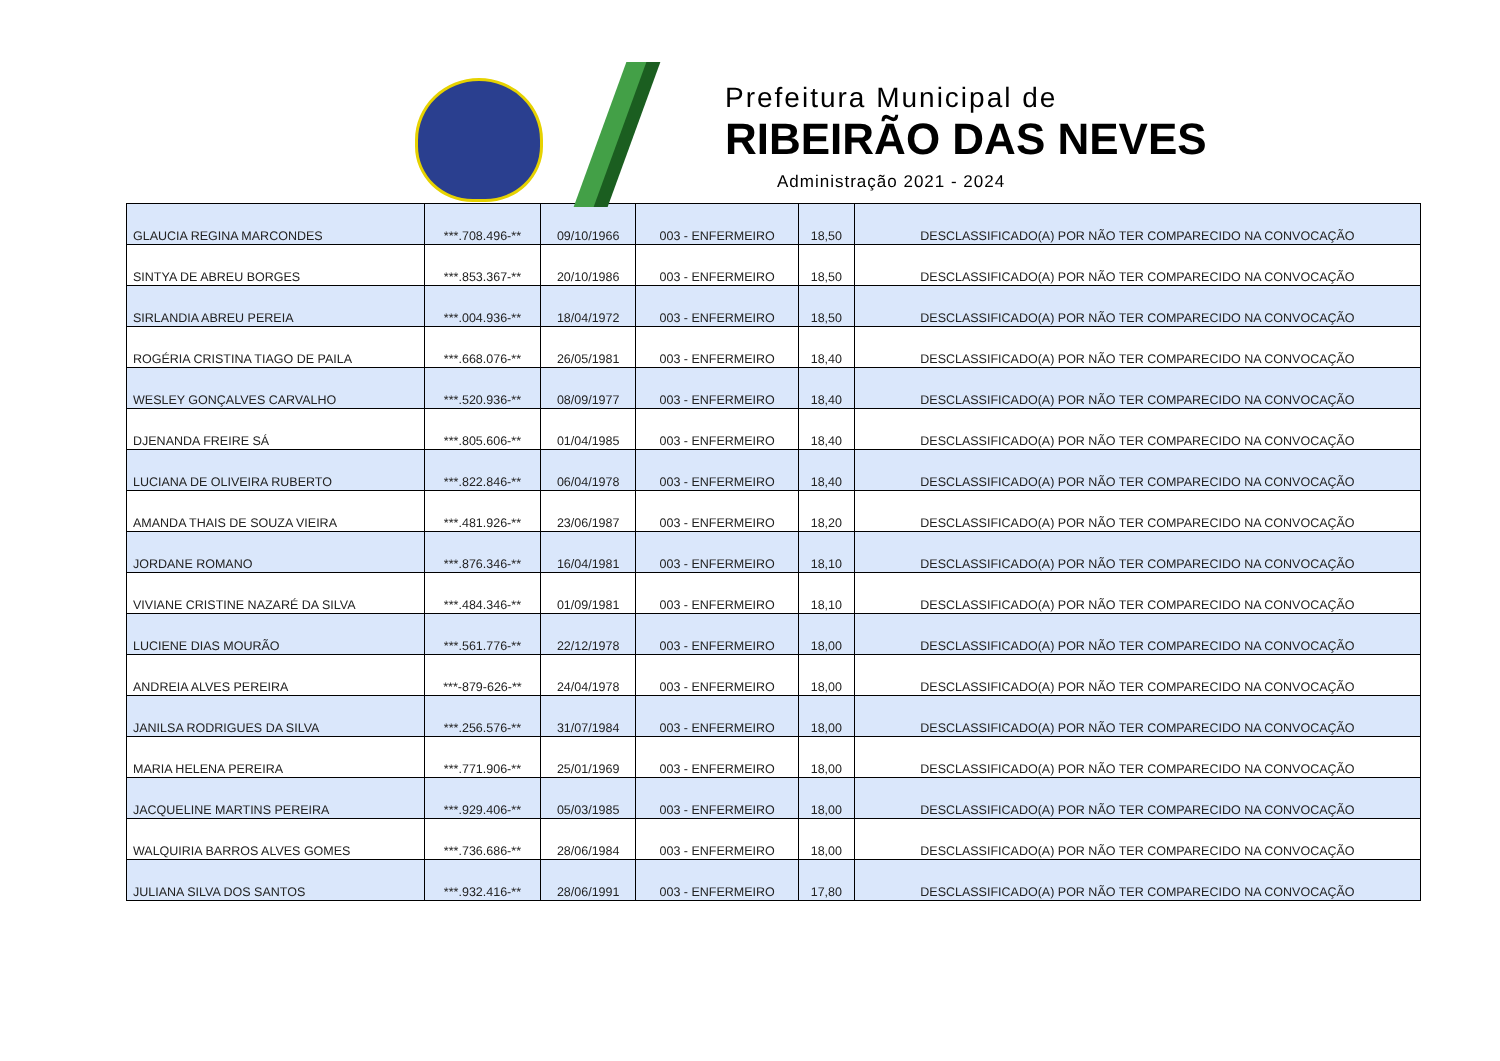Prefeitura Municipal de
RIBEIRÃO DAS NEVES
Administração 2021 - 2024
| GLAUCIA REGINA MARCONDES | ***.708.496-** | 09/10/1966 | 003 - ENFERMEIRO | 18,50 | DESCLASSIFICADO(A) POR NÃO TER COMPARECIDO NA CONVOCAÇÃO |
| SINTYA DE ABREU BORGES | ***.853.367-** | 20/10/1986 | 003 - ENFERMEIRO | 18,50 | DESCLASSIFICADO(A) POR NÃO TER COMPARECIDO NA CONVOCAÇÃO |
| SIRLANDIA ABREU PEREIA | ***.004.936-** | 18/04/1972 | 003 - ENFERMEIRO | 18,50 | DESCLASSIFICADO(A) POR NÃO TER COMPARECIDO NA CONVOCAÇÃO |
| ROGÉRIA CRISTINA TIAGO DE PAILA | ***.668.076-** | 26/05/1981 | 003 - ENFERMEIRO | 18,40 | DESCLASSIFICADO(A) POR NÃO TER COMPARECIDO NA CONVOCAÇÃO |
| WESLEY GONÇALVES CARVALHO | ***.520.936-** | 08/09/1977 | 003 - ENFERMEIRO | 18,40 | DESCLASSIFICADO(A) POR NÃO TER COMPARECIDO NA CONVOCAÇÃO |
| DJENANDA FREIRE SÁ | ***.805.606-** | 01/04/1985 | 003 - ENFERMEIRO | 18,40 | DESCLASSIFICADO(A) POR NÃO TER COMPARECIDO NA CONVOCAÇÃO |
| LUCIANA DE OLIVEIRA RUBERTO | ***.822.846-** | 06/04/1978 | 003 - ENFERMEIRO | 18,40 | DESCLASSIFICADO(A) POR NÃO TER COMPARECIDO NA CONVOCAÇÃO |
| AMANDA THAIS DE SOUZA VIEIRA | ***.481.926-** | 23/06/1987 | 003 - ENFERMEIRO | 18,20 | DESCLASSIFICADO(A) POR NÃO TER COMPARECIDO NA CONVOCAÇÃO |
| JORDANE ROMANO | ***.876.346-** | 16/04/1981 | 003 - ENFERMEIRO | 18,10 | DESCLASSIFICADO(A) POR NÃO TER COMPARECIDO NA CONVOCAÇÃO |
| VIVIANE CRISTINE NAZARÉ DA SILVA | ***.484.346-** | 01/09/1981 | 003 - ENFERMEIRO | 18,10 | DESCLASSIFICADO(A) POR NÃO TER COMPARECIDO NA CONVOCAÇÃO |
| LUCIENE DIAS MOURÃO | ***.561.776-** | 22/12/1978 | 003 - ENFERMEIRO | 18,00 | DESCLASSIFICADO(A) POR NÃO TER COMPARECIDO NA CONVOCAÇÃO |
| ANDREIA ALVES PEREIRA | ***-879-626-** | 24/04/1978 | 003 - ENFERMEIRO | 18,00 | DESCLASSIFICADO(A) POR NÃO TER COMPARECIDO NA CONVOCAÇÃO |
| JANILSA RODRIGUES DA SILVA | ***.256.576-** | 31/07/1984 | 003 - ENFERMEIRO | 18,00 | DESCLASSIFICADO(A) POR NÃO TER COMPARECIDO NA CONVOCAÇÃO |
| MARIA HELENA PEREIRA | ***.771.906-** | 25/01/1969 | 003 - ENFERMEIRO | 18,00 | DESCLASSIFICADO(A) POR NÃO TER COMPARECIDO NA CONVOCAÇÃO |
| JACQUELINE MARTINS PEREIRA | ***.929.406-** | 05/03/1985 | 003 - ENFERMEIRO | 18,00 | DESCLASSIFICADO(A) POR NÃO TER COMPARECIDO NA CONVOCAÇÃO |
| WALQUIRIA BARROS ALVES GOMES | ***.736.686-** | 28/06/1984 | 003 - ENFERMEIRO | 18,00 | DESCLASSIFICADO(A) POR NÃO TER COMPARECIDO NA CONVOCAÇÃO |
| JULIANA SILVA DOS SANTOS | ***.932.416-** | 28/06/1991 | 003 - ENFERMEIRO | 17,80 | DESCLASSIFICADO(A) POR NÃO TER COMPARECIDO NA CONVOCAÇÃO |